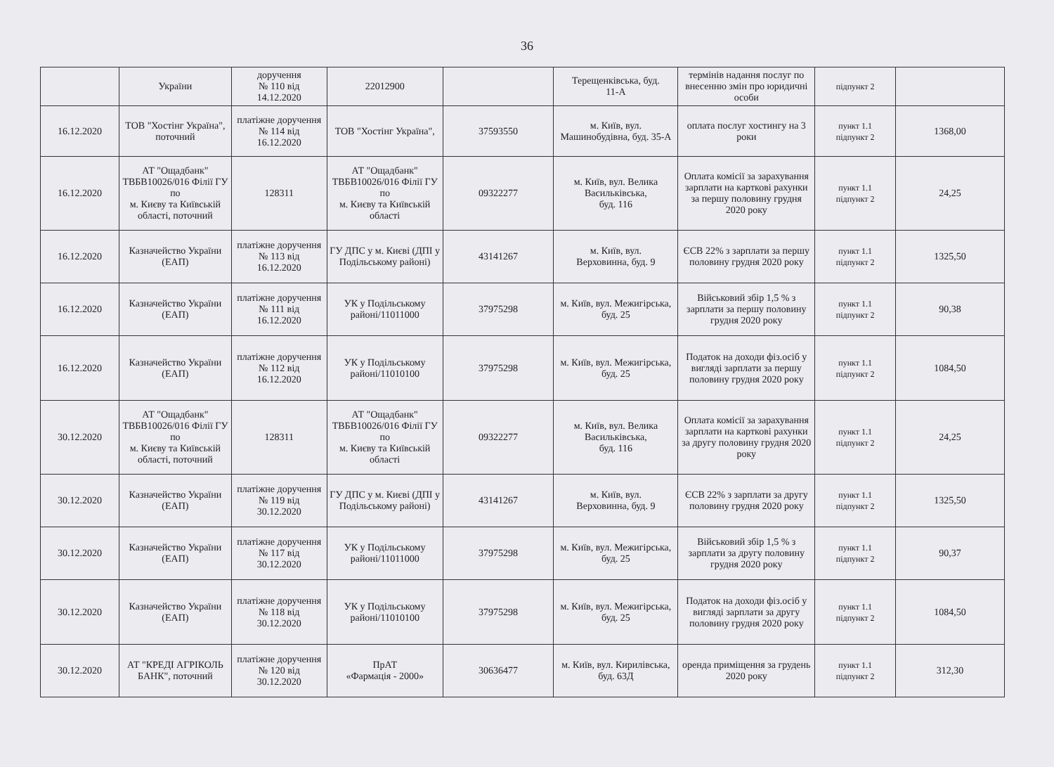36
| | України | доручення № 110 від 14.12.2020 | 22012900 | | Терещенківська, буд. 11-А | термінів надання послуг по внесенню змін про юридичні особи | підпункт 2 | |
| 16.12.2020 | ТОВ "Хостінг Україна", поточний | платіжне доручення № 114 від 16.12.2020 | ТОВ "Хостінг Україна", | 37593550 | м. Київ, вул. Машинобудівна, буд. 35-А | оплата послуг хостингу на 3 роки | пункт 1.1 підпункт 2 | 1368,00 |
| 16.12.2020 | АТ "Ощадбанк" ТВБВ10026/016 Філії ГУ по м. Києву та Київській області, поточний | 128311 | АТ "Ощадбанк" ТВБВ10026/016 Філії ГУ по м. Києву та Київській області | 09322277 | м. Київ, вул. Велика Васильківська, буд. 116 | Оплата комісії за зарахування зарплати на карткові рахунки за першу половину грудня 2020 року | пункт 1.1 підпункт 2 | 24,25 |
| 16.12.2020 | Казначейство України (ЕАП) | платіжне доручення № 113 від 16.12.2020 | ГУ ДПС у м. Києві (ДПІ у Подільському районі) | 43141267 | м. Київ, вул. Верховинна, буд. 9 | ЄСВ 22% з зарплати за першу половину грудня 2020 року | пункт 1.1 підпункт 2 | 1325,50 |
| 16.12.2020 | Казначейство України (ЕАП) | платіжне доручення № 111 від 16.12.2020 | УК у Подільському районі/11011000 | 37975298 | м. Київ, вул. Межигірська, буд. 25 | Військовий збір 1,5 % з зарплати за першу половину грудня 2020 року | пункт 1.1 підпункт 2 | 90,38 |
| 16.12.2020 | Казначейство України (ЕАП) | платіжне доручення № 112 від 16.12.2020 | УК у Подільському районі/11010100 | 37975298 | м. Київ, вул. Межигірська, буд. 25 | Податок на доходи фіз.осіб у вигляді зарплати за першу половину грудня 2020 року | пункт 1.1 підпункт 2 | 1084,50 |
| 30.12.2020 | АТ "Ощадбанк" ТВБВ10026/016 Філії ГУ по м. Києву та Київській області, поточний | 128311 | АТ "Ощадбанк" ТВБВ10026/016 Філії ГУ по м. Києву та Київській області | 09322277 | м. Київ, вул. Велика Васильківська, буд. 116 | Оплата комісії за зарахування зарплати на карткові рахунки за другу половину грудня 2020 року | пункт 1.1 підпункт 2 | 24,25 |
| 30.12.2020 | Казначейство України (ЕАП) | платіжне доручення № 119 від 30.12.2020 | ГУ ДПС у м. Києві (ДПІ у Подільському районі) | 43141267 | м. Київ, вул. Верховинна, буд. 9 | ЄСВ 22% з зарплати за другу половину грудня 2020 року | пункт 1.1 підпункт 2 | 1325,50 |
| 30.12.2020 | Казначейство України (ЕАП) | платіжне доручення № 117 від 30.12.2020 | УК у Подільському районі/11011000 | 37975298 | м. Київ, вул. Межигірська, буд. 25 | Військовий збір 1,5 % з зарплати за другу половину грудня 2020 року | пункт 1.1 підпункт 2 | 90,37 |
| 30.12.2020 | Казначейство України (ЕАП) | платіжне доручення № 118 від 30.12.2020 | УК у Подільському районі/11010100 | 37975298 | м. Київ, вул. Межигірська, буд. 25 | Податок на доходи фіз.осіб у вигляді зарплати за другу половину грудня 2020 року | пункт 1.1 підпункт 2 | 1084,50 |
| 30.12.2020 | АТ "КРЕДІ АГРІКОЛЬ БАНК", поточний | платіжне доручення № 120 від 30.12.2020 | ПрАТ «Фармація - 2000» | 30636477 | м. Київ, вул. Кирилівська, буд. 63Д | оренда приміщення за грудень 2020 року | пункт 1.1 підпункт 2 | 312,30 |